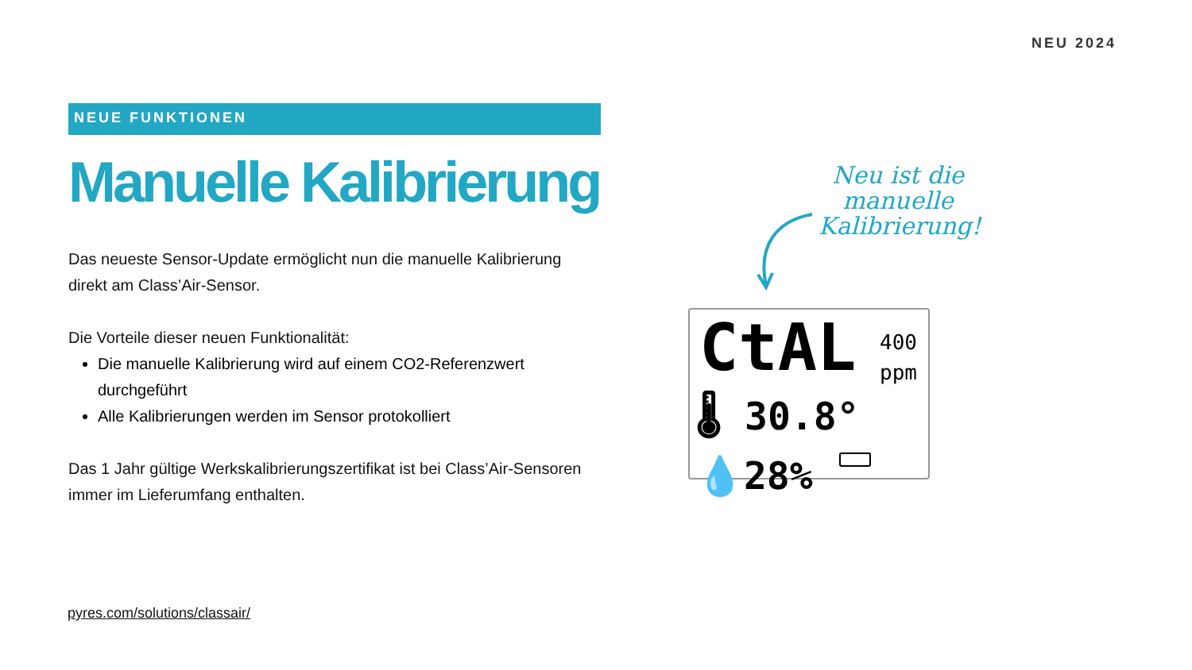NEU 2024
NEUE FUNKTIONEN
Manuelle Kalibrierung
Das neueste Sensor-Update ermöglicht nun die manuelle Kalibrierung direkt am Class’Air-Sensor.
Die Vorteile dieser neuen Funktionalität:
Die manuelle Kalibrierung wird auf einem CO2-Referenzwert durchgeführt
Alle Kalibrierungen werden im Sensor protokolliert
Das 1 Jahr gültige Werkskalibrierungszertifikat ist bei Class’Air-Sensoren immer im Lieferumfang enthalten.
pyres.com/solutions/classair/
Neu ist die manuelle Kalibrierung!
CtAL
400
ppm
🌡 30.8° 💧28%